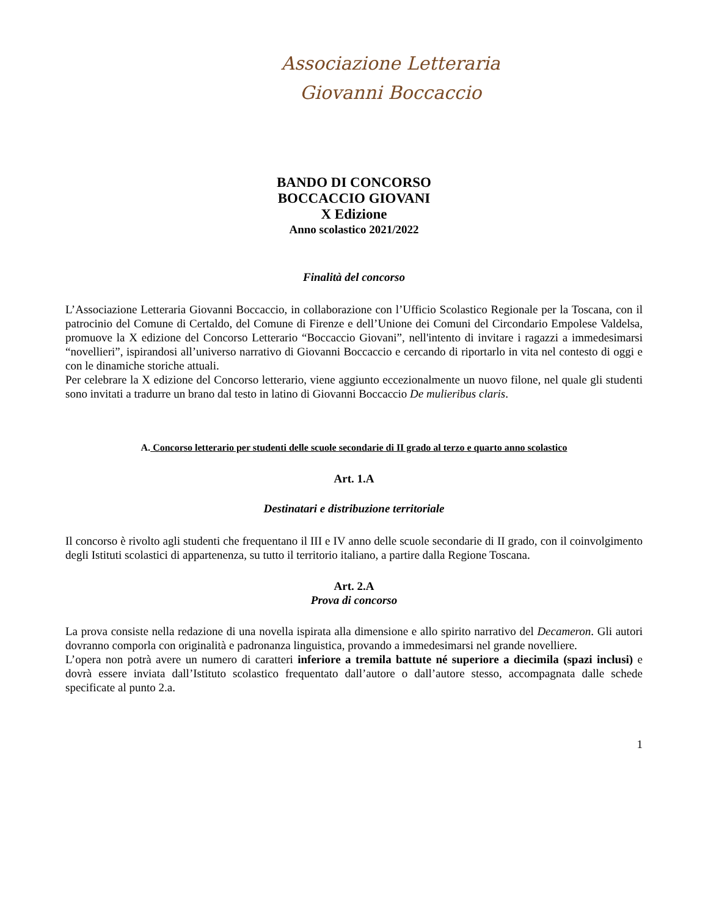Associazione Letteraria
Giovanni Boccaccio
BANDO DI CONCORSO
BOCCACCIO GIOVANI
X Edizione
Anno scolastico 2021/2022
Finalità del concorso
L’Associazione Letteraria Giovanni Boccaccio, in collaborazione con l’Ufficio Scolastico Regionale per la Toscana, con il patrocinio del Comune di Certaldo, del Comune di Firenze e dell’Unione dei Comuni del Circondario Empolese Valdelsa, promuove la X edizione del Concorso Letterario “Boccaccio Giovani”, nell'intento di invitare i ragazzi a immedesimarsi “novellieri”, ispirandosi all’universo narrativo di Giovanni Boccaccio e cercando di riportarlo in vita nel contesto di oggi e con le dinamiche storiche attuali.
Per celebrare la X edizione del Concorso letterario, viene aggiunto eccezionalmente un nuovo filone, nel quale gli studenti sono invitati a tradurre un brano dal testo in latino di Giovanni Boccaccio De mulieribus claris.
A. Concorso letterario per studenti delle scuole secondarie di II grado al terzo e quarto anno scolastico
Art. 1.A
Destinatari e distribuzione territoriale
Il concorso è rivolto agli studenti che frequentano il III e IV anno delle scuole secondarie di II grado, con il coinvolgimento degli Istituti scolastici di appartenenza, su tutto il territorio italiano, a partire dalla Regione Toscana.
Art. 2.A
Prova di concorso
La prova consiste nella redazione di una novella ispirata alla dimensione e allo spirito narrativo del Decameron. Gli autori dovranno comporla con originalità e padronanza linguistica, provando a immedesimarsi nel grande novelliere.
L’opera non potrà avere un numero di caratteri inferiore a tremila battute né superiore a diecimila (spazi inclusi) e dovrà essere inviata dall’Istituto scolastico frequentato dall’autore o dall’autore stesso, accompagnata dalle schede specificate al punto 2.a.
1